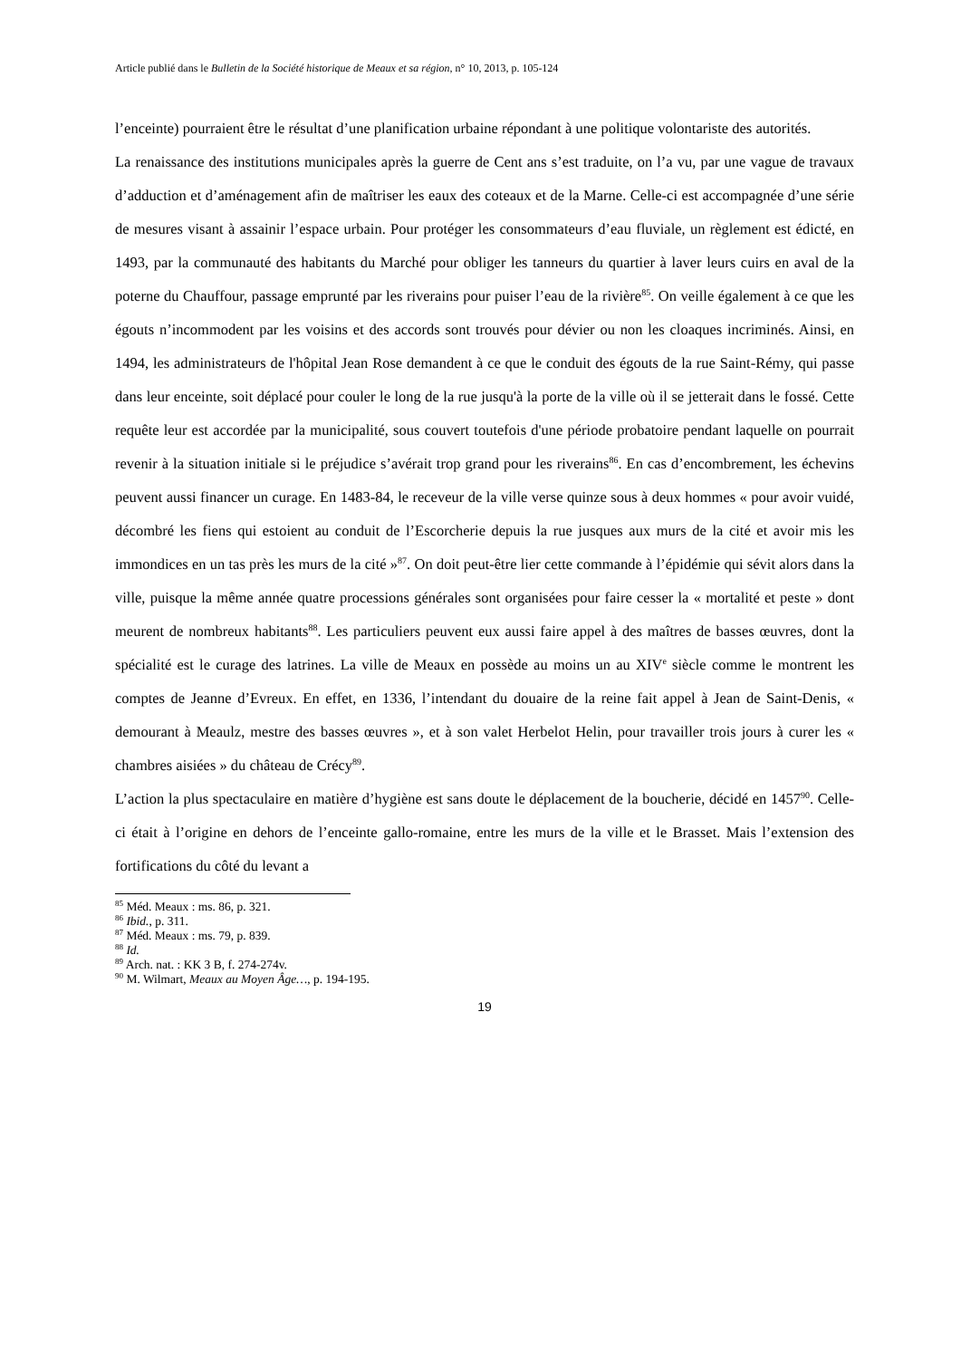Article publié dans le Bulletin de la Société historique de Meaux et sa région, n° 10, 2013, p. 105-124
l’enceinte) pourraient être le résultat d’une planification urbaine répondant à une politique volontariste des autorités.
La renaissance des institutions municipales après la guerre de Cent ans s’est traduite, on l’a vu, par une vague de travaux d’adduction et d’aménagement afin de maîtriser les eaux des coteaux et de la Marne. Celle-ci est accompagnée d’une série de mesures visant à assainir l’espace urbain. Pour protéger les consommateurs d’eau fluviale, un règlement est édicté, en 1493, par la communauté des habitants du Marché pour obliger les tanneurs du quartier à laver leurs cuirs en aval de la poterne du Chauffour, passage emprunté par les riverains pour puiser l’eau de la rivière<sup>85</sup>. On veille également à ce que les égouts n’incommodent par les voisins et des accords sont trouvés pour dévier ou non les cloaques incriminés. Ainsi, en 1494, les administrateurs de l'hôpital Jean Rose demandent à ce que le conduit des égouts de la rue Saint-Rémy, qui passe dans leur enceinte, soit déplacé pour couler le long de la rue jusqu'à la porte de la ville où il se jetterait dans le fossé. Cette requête leur est accordée par la municipalité, sous couvert toutefois d'une période probatoire pendant laquelle on pourrait revenir à la situation initiale si le préjudice s’avérait trop grand pour les riverains<sup>86</sup>. En cas d’encombrement, les échevins peuvent aussi financer un curage. En 1483-84, le receveur de la ville verse quinze sous à deux hommes « pour avoir vuidé, décombré les fiens qui estoient au conduit de l’Escorcherie depuis la rue jusques aux murs de la cité et avoir mis les immondices en un tas près les murs de la cité »<sup>87</sup>. On doit peut-être lier cette commande à l’épidémie qui sévit alors dans la ville, puisque la même année quatre processions générales sont organisées pour faire cesser la « mortalité et peste » dont meurent de nombreux habitants<sup>88</sup>. Les particuliers peuvent eux aussi faire appel à des maîtres de basses œuvres, dont la spécialité est le curage des latrines. La ville de Meaux en possède au moins un au XIV<sup>e</sup> siècle comme le montrent les comptes de Jeanne d’Evreux. En effet, en 1336, l’intendant du douaire de la reine fait appel à Jean de Saint-Denis, « demourant à Meaulz, mestre des basses œuvres », et à son valet Herbelot Helin, pour travailler trois jours à curer les « chambres aisiées » du château de Crécy<sup>89</sup>.
L’action la plus spectaculaire en matière d’hygiène est sans doute le déplacement de la boucherie, décidé en 1457<sup>90</sup>. Celle-ci était à l’origine en dehors de l’enceinte gallo-romaine, entre les murs de la ville et le Brasset. Mais l’extension des fortifications du côté du levant a
<sup>85</sup> Méd. Meaux : ms. 86, p. 321.
<sup>86</sup> Ibid., p. 311.
<sup>87</sup> Méd. Meaux : ms. 79, p. 839.
<sup>88</sup> Id.
<sup>89</sup> Arch. nat. : KK 3 B, f. 274-274v.
<sup>90</sup> M. Wilmart, Meaux au Moyen Âge…, p. 194-195.
19